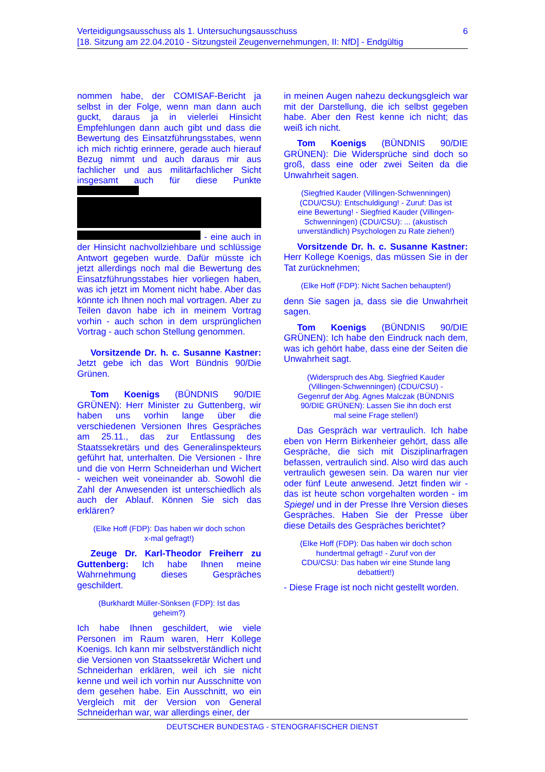6 Verteidigungsausschuss als 1. Untersuchungsausschuss
[18. Sitzung am 22.04.2010 - Sitzungsteil Zeugenvernehmungen, II: NfD] - Endgültig
nommen habe, der COMISAF-Bericht ja selbst in der Folge, wenn man dann auch guckt, daraus ja in vielerlei Hinsicht Empfehlungen dann auch gibt und dass die Bewertung des Einsatzführungsstabes, wenn ich mich richtig erinnere, gerade auch hierauf Bezug nimmt und auch daraus mir aus fachlicher und aus militärfachlicher Sicht insgesamt auch für diese Punkte - eine auch in der Hinsicht nachvollziehbare und schlüssige Antwort gegeben wurde. Dafür müsste ich jetzt allerdings noch mal die Bewertung des Einsatzführungsstabes hier vorliegen haben, was ich jetzt im Moment nicht habe. Aber das könnte ich Ihnen noch mal vortragen. Aber zu Teilen davon habe ich in meinem Vortrag vorhin - auch schon in dem ursprünglichen Vortrag - auch schon Stellung genommen.
Vorsitzende Dr. h. c. Susanne Kastner: Jetzt gebe ich das Wort Bündnis 90/Die Grünen.
Tom Koenigs (BÜNDNIS 90/DIE GRÜNEN): Herr Minister zu Guttenberg, wir haben uns vorhin lange über die verschiedenen Versionen Ihres Gespräches am 25.11., das zur Entlassung des Staatssekretärs und des Generalinspekteurs geführt hat, unterhalten. Die Versionen - Ihre und die von Herrn Schneiderhan und Wichert - weichen weit voneinander ab. Sowohl die Zahl der Anwesenden ist unterschiedlich als auch der Ablauf. Können Sie sich das erklären?
(Elke Hoff (FDP): Das haben wir doch schon x-mal gefragt!)
Zeuge Dr. Karl-Theodor Freiherr zu Guttenberg: Ich habe Ihnen meine Wahrnehmung dieses Gespräches geschildert.
(Burkhardt Müller-Sönksen (FDP): Ist das geheim?)
Ich habe Ihnen geschildert, wie viele Personen im Raum waren, Herr Kollege Koenigs. Ich kann mir selbstverständlich nicht die Versionen von Staatssekretär Wichert und Schneiderhan erklären, weil ich sie nicht kenne und weil ich vorhin nur Ausschnitte von dem gesehen habe. Ein Ausschnitt, wo ein Vergleich mit der Version von General Schneiderhan war, war allerdings einer, der
in meinen Augen nahezu deckungsgleich war mit der Darstellung, die ich selbst gegeben habe. Aber den Rest kenne ich nicht; das weiß ich nicht.
Tom Koenigs (BÜNDNIS 90/DIE GRÜNEN): Die Widersprüche sind doch so groß, dass eine oder zwei Seiten da die Unwahrheit sagen.
(Siegfried Kauder (Villingen-Schwenningen) (CDU/CSU): Entschuldigung! - Zuruf: Das ist eine Bewertung! - Siegfried Kauder (Villingen-Schwenningen) (CDU/CSU): ... (akustisch unverständlich) Psychologen zu Rate ziehen!)
Vorsitzende Dr. h. c. Susanne Kastner: Herr Kollege Koenigs, das müssen Sie in der Tat zurücknehmen;
(Elke Hoff (FDP): Nicht Sachen behaupten!)
denn Sie sagen ja, dass sie die Unwahrheit sagen.
Tom Koenigs (BÜNDNIS 90/DIE GRÜNEN): Ich habe den Eindruck nach dem, was ich gehört habe, dass eine der Seiten die Unwahrheit sagt.
(Widerspruch des Abg. Siegfried Kauder (Villingen-Schwenningen) (CDU/CSU) - Gegenruf der Abg. Agnes Malczak (BÜNDNIS 90/DIE GRÜNEN): Lassen Sie ihn doch erst mal seine Frage stellen!)
Das Gespräch war vertraulich. Ich habe eben von Herrn Birkenheier gehört, dass alle Gespräche, die sich mit Disziplinarfragen befassen, vertraulich sind. Also wird das auch vertraulich gewesen sein. Da waren nur vier oder fünf Leute anwesend. Jetzt finden wir - das ist heute schon vorgehalten worden - im Spiegel und in der Presse Ihre Version dieses Gespräches. Haben Sie der Presse über diese Details des Gespräches berichtet?
(Elke Hoff (FDP): Das haben wir doch schon hundertmal gefragt! - Zuruf von der CDU/CSU: Das haben wir eine Stunde lang debattiert!)
- Diese Frage ist noch nicht gestellt worden.
DEUTSCHER BUNDESTAG - STENOGRAFISCHER DIENST